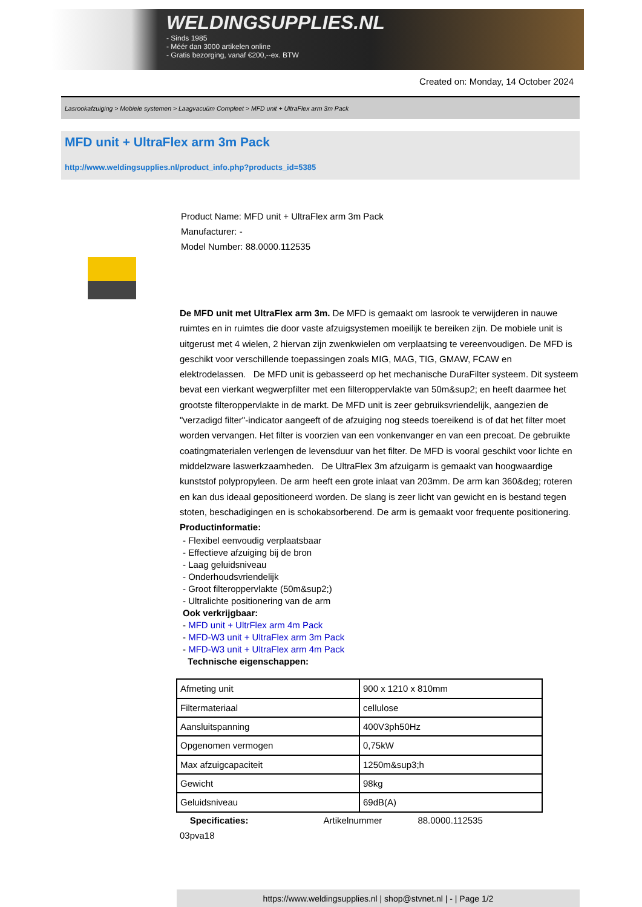WELDINGSUPPLIES.NL
- Sinds 1985
- Méér dan 3000 artikelen online
- Gratis bezorging, vanaf €200,--ex. BTW
Created on: Monday, 14 October 2024
Lasrookafzuiging > Mobiele systemen > Laagvacuüm Compleet > MFD unit + UltraFlex arm 3m Pack
MFD unit + UltraFlex arm 3m Pack
http://www.weldingsupplies.nl/product_info.php?products_id=5385
Product Name: MFD unit + UltraFlex arm 3m Pack
Manufacturer: -
Model Number: 88.0000.112535
De MFD unit met UltraFlex arm 3m. De MFD is gemaakt om lasrook te verwijderen in nauwe ruimtes en in ruimtes die door vaste afzuigsystemen moeilijk te bereiken zijn. De mobiele unit is uitgerust met 4 wielen, 2 hiervan zijn zwenkwielen om verplaatsing te vereenvoudigen. De MFD is geschikt voor verschillende toepassingen zoals MIG, MAG, TIG, GMAW, FCAW en elektrodelassen. De MFD unit is gebasseerd op het mechanische DuraFilter systeem. Dit systeem bevat een vierkant wegwerpfilter met een filteroppervlakte van 50m&sup2; en heeft daarmee het grootste filteroppervlakte in de markt. De MFD unit is zeer gebruiksvriendelijk, aangezien de "verzadigd filter"-indicator aangeeft of de afzuiging nog steeds toereikend is of dat het filter moet worden vervangen. Het filter is voorzien van een vonkenvanger en van een precoat. De gebruikte coatingmaterialen verlengen de levensduur van het filter. De MFD is vooral geschikt voor lichte en middelzware laswerkzaamheden. De UltraFlex 3m afzuigarm is gemaakt van hoogwaardige kunststof polypropyleen. De arm heeft een grote inlaat van 203mm. De arm kan 360&deg; roteren en kan dus ideaal gepositioneerd worden. De slang is zeer licht van gewicht en is bestand tegen stoten, beschadigingen en is schokabsorberend. De arm is gemaakt voor frequente positionering. Productinformatie:
- Flexibel eenvoudig verplaatsbaar
- Effectieve afzuiging bij de bron
- Laag geluidsniveau
- Onderhoudsvriendelijk
- Groot filteroppervlakte (50m&sup2;)
- Ultralichte positionering van de arm
Ook verkrijgbaar:
- MFD unit + UltrFlex arm 4m Pack
- MFD-W3 unit + UltraFlex arm 3m Pack
- MFD-W3 unit + UltraFlex arm 4m Pack
Technische eigenschappen:
| Afmeting unit | 900 x 1210 x 810mm |
| Filtermateriaal | cellulose |
| Aansluitspanning | 400V3ph50Hz |
| Opgenomen vermogen | 0,75kW |
| Max afzuigcapaciteit | 1250m&sup3;h |
| Gewicht | 98kg |
| Geluidsniveau | 69dB(A) |
Specificaties: Artikelnummer 88.0000.112535
03pva18
https://www.weldingsupplies.nl | shop@stvnet.nl | - | Page 1/2